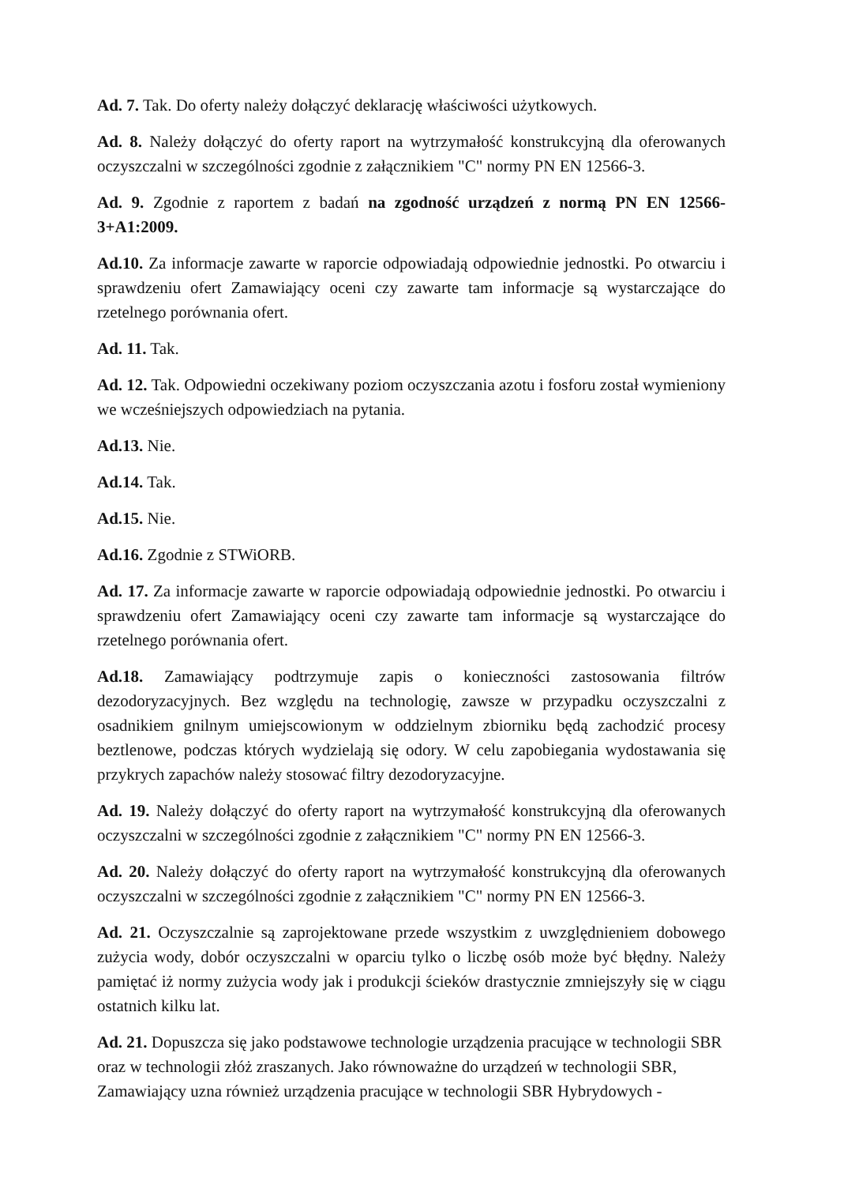Ad. 7. Tak. Do oferty należy dołączyć deklarację właściwości użytkowych.
Ad. 8. Należy dołączyć do oferty raport na wytrzymałość konstrukcyjną dla oferowanych oczyszczalni w szczególności zgodnie z załącznikiem "C" normy PN EN 12566-3.
Ad. 9. Zgodnie z raportem z badań na zgodność urządzeń z normą PN EN 12566-3+A1:2009.
Ad.10. Za informacje zawarte w raporcie odpowiadają odpowiednie jednostki. Po otwarciu i sprawdzeniu ofert Zamawiający oceni czy zawarte tam informacje są wystarczające do rzetelnego porównania ofert.
Ad. 11. Tak.
Ad. 12. Tak. Odpowiedni oczekiwany poziom oczyszczania azotu i fosforu został wymieniony we wcześniejszych odpowiedziach na pytania.
Ad.13. Nie.
Ad.14. Tak.
Ad.15. Nie.
Ad.16. Zgodnie z STWiORB.
Ad. 17. Za informacje zawarte w raporcie odpowiadają odpowiednie jednostki. Po otwarciu i sprawdzeniu ofert Zamawiający oceni czy zawarte tam informacje są wystarczające do rzetelnego porównania ofert.
Ad.18. Zamawiający podtrzymuje zapis o konieczności zastosowania filtrów dezodoryzacyjnych. Bez względu na technologię, zawsze w przypadku oczyszczalni z osadnikiem gnilnym umiejscowionym w oddzielnym zbiorniku będą zachodzić procesy beztlenowe, podczas których wydzielają się odory. W celu zapobiegania wydostawania się przykrych zapachów należy stosować filtry dezodoryzacyjne.
Ad. 19. Należy dołączyć do oferty raport na wytrzymałość konstrukcyjną dla oferowanych oczyszczalni w szczególności zgodnie z załącznikiem "C" normy PN EN 12566-3.
Ad. 20. Należy dołączyć do oferty raport na wytrzymałość konstrukcyjną dla oferowanych oczyszczalni w szczególności zgodnie z załącznikiem "C" normy PN EN 12566-3.
Ad. 21. Oczyszczalnie są zaprojektowane przede wszystkim z uwzględnieniem dobowego zużycia wody, dobór oczyszczalni w oparciu tylko o liczbę osób może być błędny. Należy pamiętać iż normy zużycia wody jak i produkcji ścieków drastycznie zmniejszyły się w ciągu ostatnich kilku lat.
Ad. 21. Dopuszcza się jako podstawowe technologie urządzenia pracujące w technologii SBR oraz w technologii złóż zraszanych. Jako równoważne do urządzeń w technologii SBR, Zamawiający uzna również urządzenia pracujące w technologii SBR Hybrydowych -